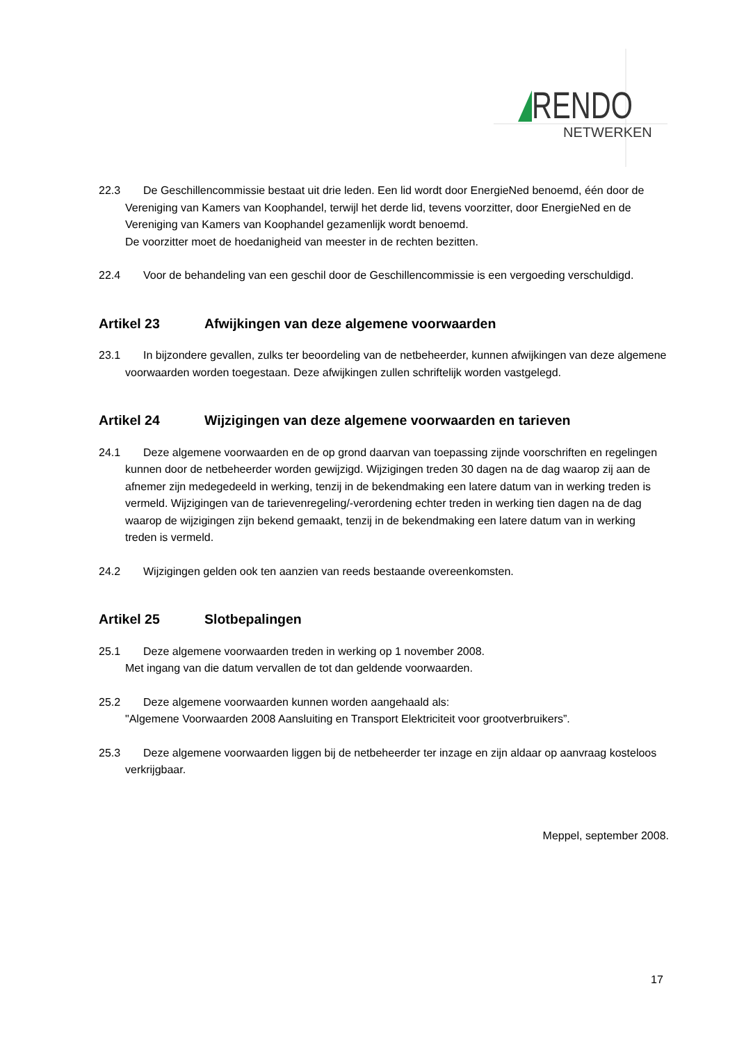RENDO
NETWERKEN
22.3 De Geschillencommissie bestaat uit drie leden. Een lid wordt door EnergieNed benoemd, één door de Vereniging van Kamers van Koophandel, terwijl het derde lid, tevens voorzitter, door EnergieNed en de Vereniging van Kamers van Koophandel gezamenlijk wordt benoemd.
De voorzitter moet de hoedanigheid van meester in de rechten bezitten.
22.4 Voor de behandeling van een geschil door de Geschillencommissie is een vergoeding verschuldigd.
Artikel 23 Afwijkingen van deze algemene voorwaarden
23.1 In bijzondere gevallen, zulks ter beoordeling van de netbeheerder, kunnen afwijkingen van deze algemene voorwaarden worden toegestaan. Deze afwijkingen zullen schriftelijk worden vastgelegd.
Artikel 24 Wijzigingen van deze algemene voorwaarden en tarieven
24.1 Deze algemene voorwaarden en de op grond daarvan van toepassing zijnde voorschriften en regelingen kunnen door de netbeheerder worden gewijzigd. Wijzigingen treden 30 dagen na de dag waarop zij aan de afnemer zijn medegedeeld in werking, tenzij in de bekendmaking een latere datum van in werking treden is vermeld. Wijzigingen van de tarievenregeling/-verordening echter treden in werking tien dagen na de dag waarop de wijzigingen zijn bekend gemaakt, tenzij in de bekendmaking een latere datum van in werking treden is vermeld.
24.2 Wijzigingen gelden ook ten aanzien van reeds bestaande overeenkomsten.
Artikel 25 Slotbepalingen
25.1 Deze algemene voorwaarden treden in werking op 1 november 2008.
Met ingang van die datum vervallen de tot dan geldende voorwaarden.
25.2 Deze algemene voorwaarden kunnen worden aangehaald als:
"Algemene Voorwaarden 2008 Aansluiting en Transport Elektriciteit voor grootverbruikers”.
25.3 Deze algemene voorwaarden liggen bij de netbeheerder ter inzage en zijn aldaar op aanvraag kosteloos verkrijgbaar.
Meppel, september 2008.
17